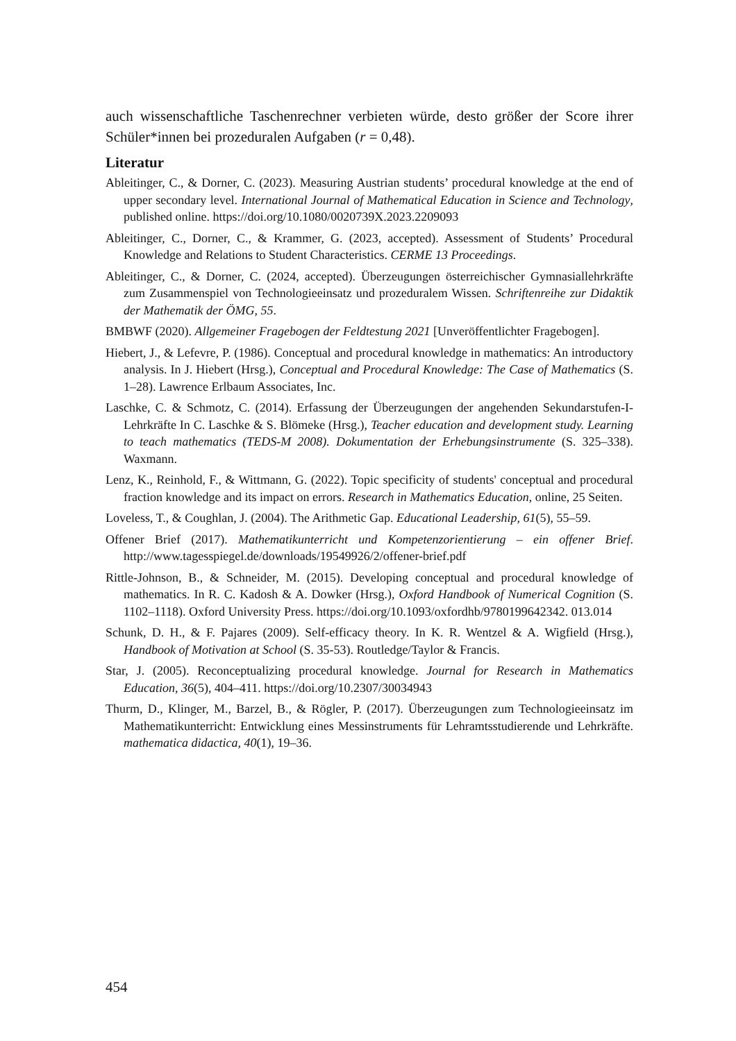auch wissenschaftliche Taschenrechner verbieten würde, desto größer der Score ihrer Schüler*innen bei prozeduralen Aufgaben (r = 0,48).
Literatur
Ableitinger, C., & Dorner, C. (2023). Measuring Austrian students’ procedural knowledge at the end of upper secondary level. International Journal of Mathematical Education in Science and Technology, published online. https://doi.org/10.1080/0020739X.2023.2209093
Ableitinger, C., Dorner, C., & Krammer, G. (2023, accepted). Assessment of Students’ Procedural Knowledge and Relations to Student Characteristics. CERME 13 Proceedings.
Ableitinger, C., & Dorner, C. (2024, accepted). Überzeugungen österreichischer Gymnasiallehrkräfte zum Zusammenspiel von Technologieeinsatz und prozeduralem Wissen. Schriftenreihe zur Didaktik der Mathematik der ÖMG, 55.
BMBWF (2020). Allgemeiner Fragebogen der Feldtestung 2021 [Unveröffentlichter Fragebogen].
Hiebert, J., & Lefevre, P. (1986). Conceptual and procedural knowledge in mathematics: An introductory analysis. In J. Hiebert (Hrsg.), Conceptual and Procedural Knowledge: The Case of Mathematics (S. 1–28). Lawrence Erlbaum Associates, Inc.
Laschke, C. & Schmotz, C. (2014). Erfassung der Überzeugungen der angehenden Sekundarstufen-I-Lehrkräfte In C. Laschke & S. Blömeke (Hrsg.), Teacher education and development study. Learning to teach mathematics (TEDS-M 2008). Dokumentation der Erhebungsinstrumente (S. 325–338). Waxmann.
Lenz, K., Reinhold, F., & Wittmann, G. (2022). Topic specificity of students' conceptual and procedural fraction knowledge and its impact on errors. Research in Mathematics Education, online, 25 Seiten.
Loveless, T., & Coughlan, J. (2004). The Arithmetic Gap. Educational Leadership, 61(5), 55–59.
Offener Brief (2017). Mathematikunterricht und Kompetenzorientierung – ein offener Brief. http://www.tagesspiegel.de/downloads/19549926/2/offener-brief.pdf
Rittle-Johnson, B., & Schneider, M. (2015). Developing conceptual and procedural knowledge of mathematics. In R. C. Kadosh & A. Dowker (Hrsg.), Oxford Handbook of Numerical Cognition (S. 1102–1118). Oxford University Press. https://doi.org/10.1093/oxfordhb/9780199642342. 013.014
Schunk, D. H., & F. Pajares (2009). Self-efficacy theory. In K. R. Wentzel & A. Wigfield (Hrsg.), Handbook of Motivation at School (S. 35-53). Routledge/Taylor & Francis.
Star, J. (2005). Reconceptualizing procedural knowledge. Journal for Research in Mathematics Education, 36(5), 404–411. https://doi.org/10.2307/30034943
Thurm, D., Klinger, M., Barzel, B., & Rögler, P. (2017). Überzeugungen zum Technologieeinsatz im Mathematikunterricht: Entwicklung eines Messinstruments für Lehramtsstudierende und Lehrkräfte. mathematica didactica, 40(1), 19–36.
454